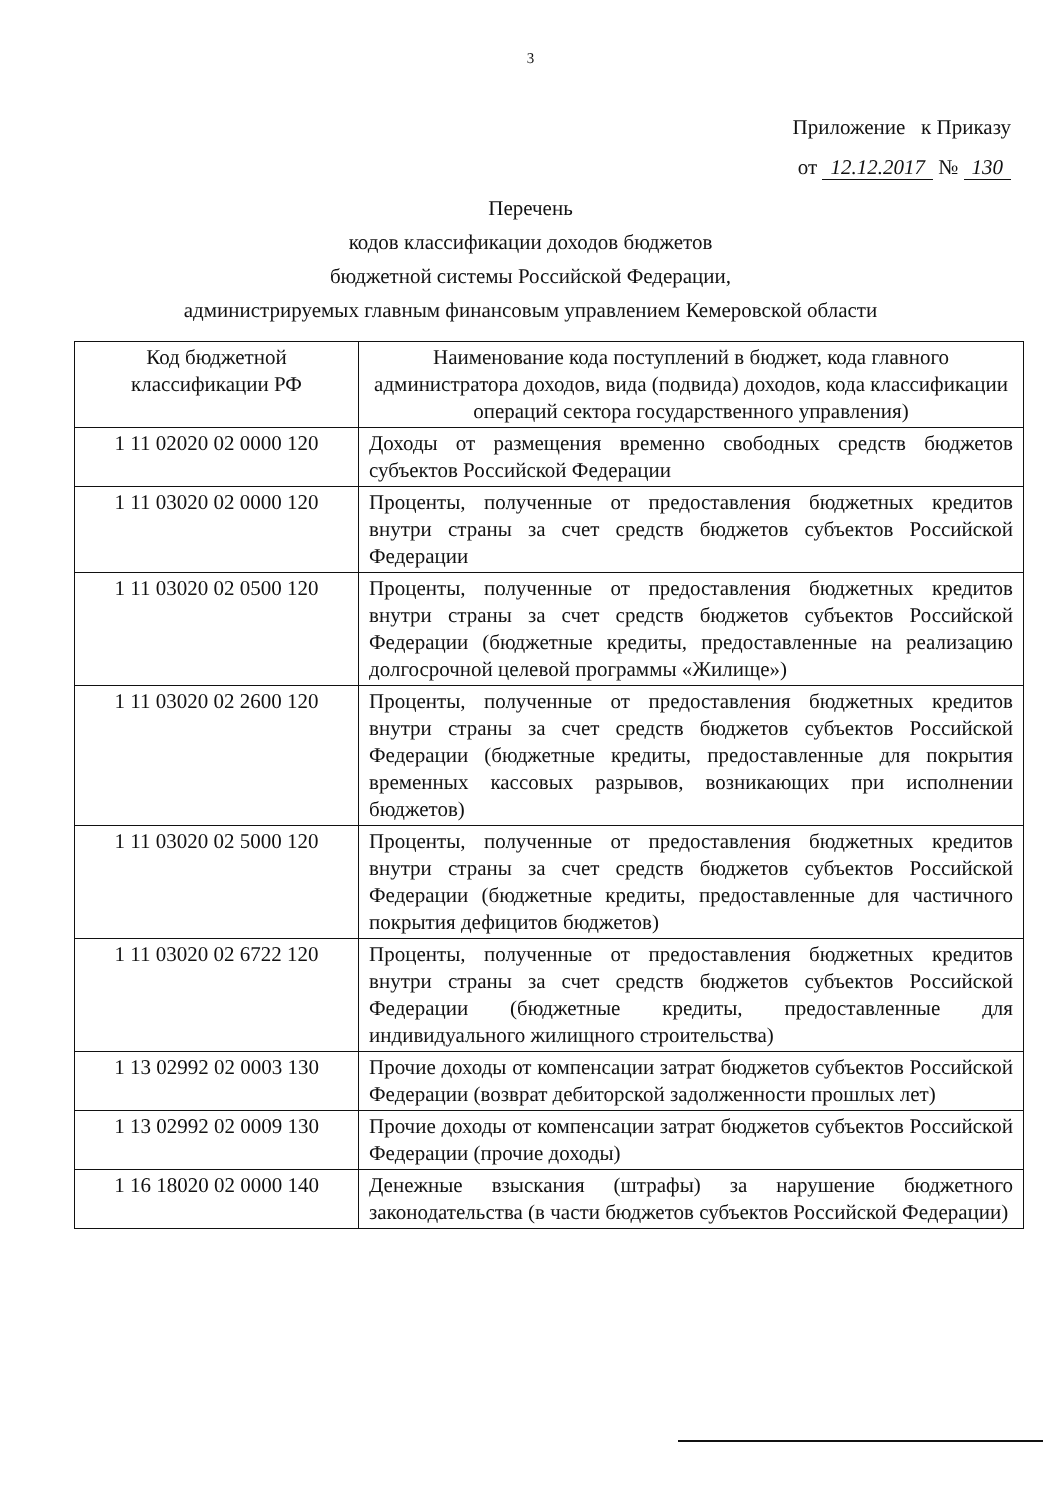3
Приложение к Приказу
от 12.12.2017 № 130
Перечень
кодов классификации доходов бюджетов
бюджетной системы Российской Федерации,
администрируемых главным финансовым управлением Кемеровской области
| Код бюджетной классификации РФ | Наименование кода поступлений в бюджет, кода главного администратора доходов, вида (подвида) доходов, кода классификации операций сектора государственного управления) |
| --- | --- |
| 1 11 02020 02 0000 120 | Доходы от размещения временно свободных средств бюджетов субъектов Российской Федерации |
| 1 11 03020 02 0000 120 | Проценты, полученные от предоставления бюджетных кредитов внутри страны за счет средств бюджетов субъектов Российской Федерации |
| 1 11 03020 02 0500 120 | Проценты, полученные от предоставления бюджетных кредитов внутри страны за счет средств бюджетов субъектов Российской Федерации (бюджетные кредиты, предоставленные на реализацию долгосрочной целевой программы «Жилище») |
| 1 11 03020 02 2600 120 | Проценты, полученные от предоставления бюджетных кредитов внутри страны за счет средств бюджетов субъектов Российской Федерации (бюджетные кредиты, предоставленные для покрытия временных кассовых разрывов, возникающих при исполнении бюджетов) |
| 1 11 03020 02 5000 120 | Проценты, полученные от предоставления бюджетных кредитов внутри страны за счет средств бюджетов субъектов Российской Федерации (бюджетные кредиты, предоставленные для частичного покрытия дефицитов бюджетов) |
| 1 11 03020 02 6722 120 | Проценты, полученные от предоставления бюджетных кредитов внутри страны за счет средств бюджетов субъектов Российской Федерации (бюджетные кредиты, предоставленные для индивидуального жилищного строительства) |
| 1 13 02992 02 0003 130 | Прочие доходы от компенсации затрат бюджетов субъектов Российской Федерации (возврат дебиторской задолженности прошлых лет) |
| 1 13 02992 02 0009 130 | Прочие доходы от компенсации затрат бюджетов субъектов Российской Федерации (прочие доходы) |
| 1 16 18020 02 0000 140 | Денежные взыскания (штрафы) за нарушение бюджетного законодательства (в части бюджетов субъектов Российской Федерации) |